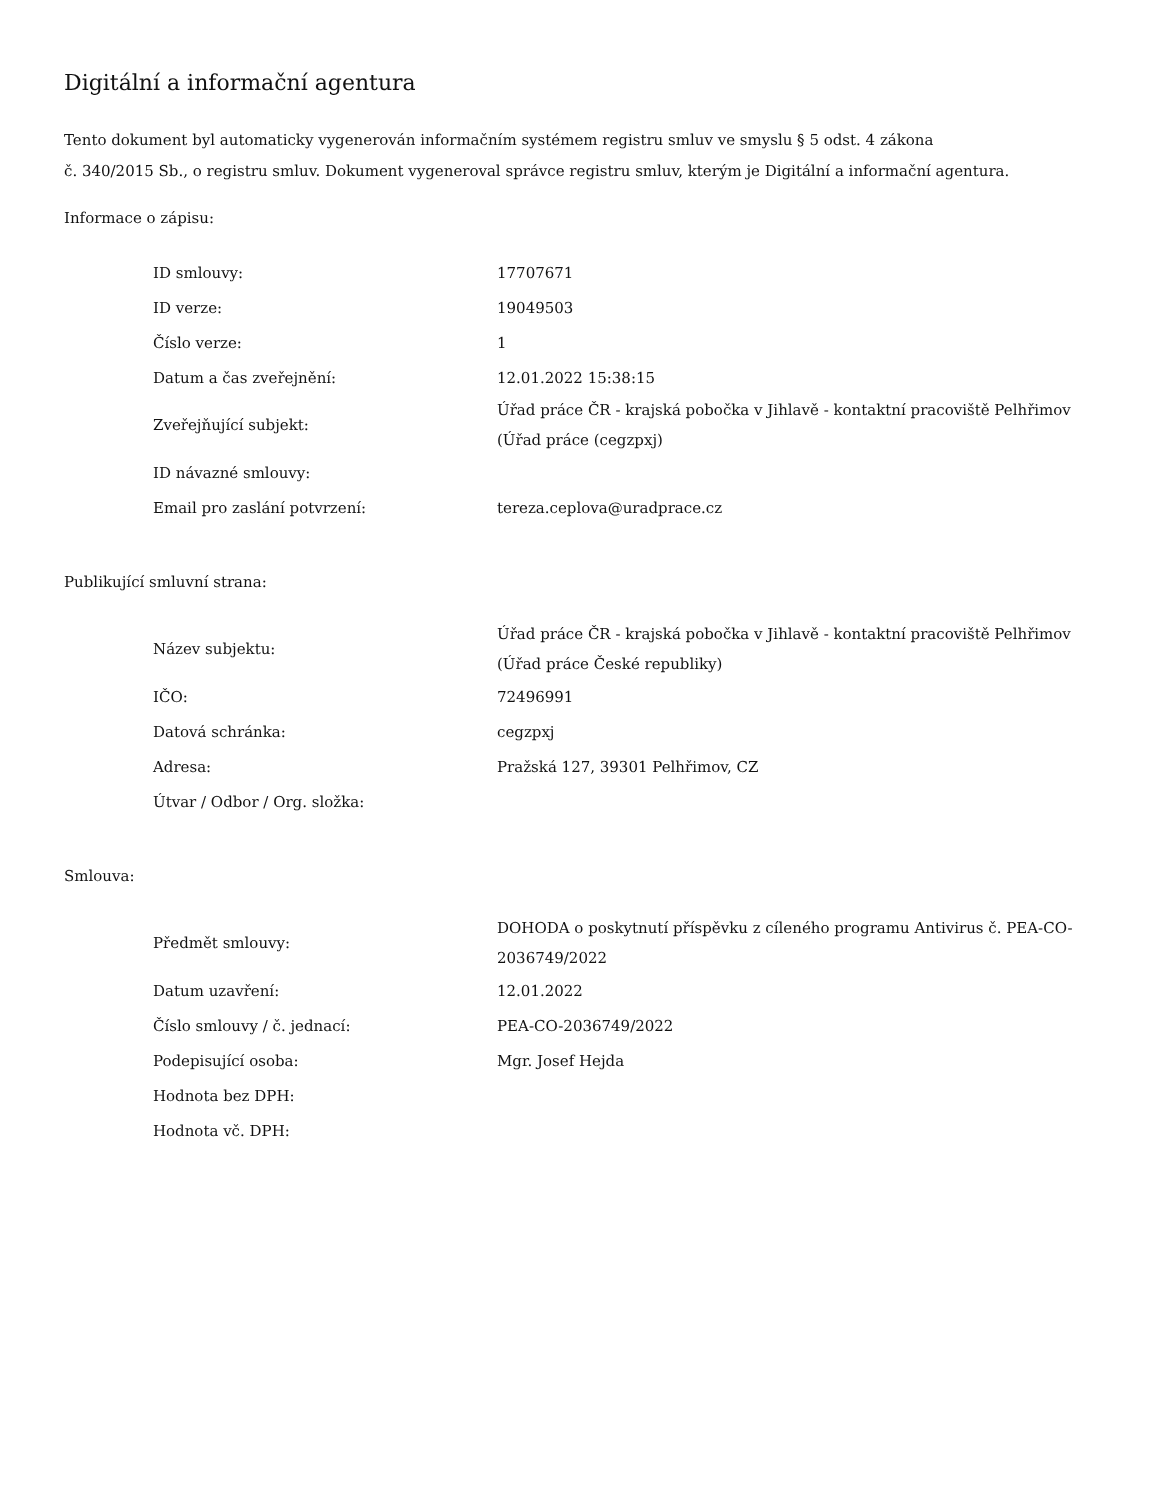Digitální a informační agentura
Tento dokument byl automaticky vygenerován informačním systémem registru smluv ve smyslu § 5 odst. 4 zákona
č. 340/2015 Sb., o registru smluv. Dokument vygeneroval správce registru smluv, kterým je Digitální a informační agentura.
Informace o zápisu:
| ID smlouvy: | 17707671 |
| ID verze: | 19049503 |
| Číslo verze: | 1 |
| Datum a čas zveřejnění: | 12.01.2022 15:38:15 |
| Zveřejňující subjekt: | Úřad práce ČR - krajská pobočka v Jihlavě - kontaktní pracoviště Pelhřimov (Úřad práce (cegzpxj) |
| ID návazné smlouvy: | |
| Email pro zaslání potvrzení: | tereza.ceplova@uradprace.cz |
Publikující smluvní strana:
| Název subjektu: | Úřad práce ČR - krajská pobočka v Jihlavě - kontaktní pracoviště Pelhřimov (Úřad práce České republiky) |
| IČO: | 72496991 |
| Datová schránka: | cegzpxj |
| Adresa: | Pražská 127, 39301 Pelhřimov, CZ |
| Útvar / Odbor / Org. složka: | |
Smlouva:
| Předmět smlouvy: | DOHODA o poskytnutí příspěvku z cíleného programu Antivirus č. PEA-CO-2036749/2022 |
| Datum uzavření: | 12.01.2022 |
| Číslo smlouvy / č. jednací: | PEA-CO-2036749/2022 |
| Podepisující osoba: | Mgr. Josef Hejda |
| Hodnota bez DPH: | |
| Hodnota vč. DPH: | |